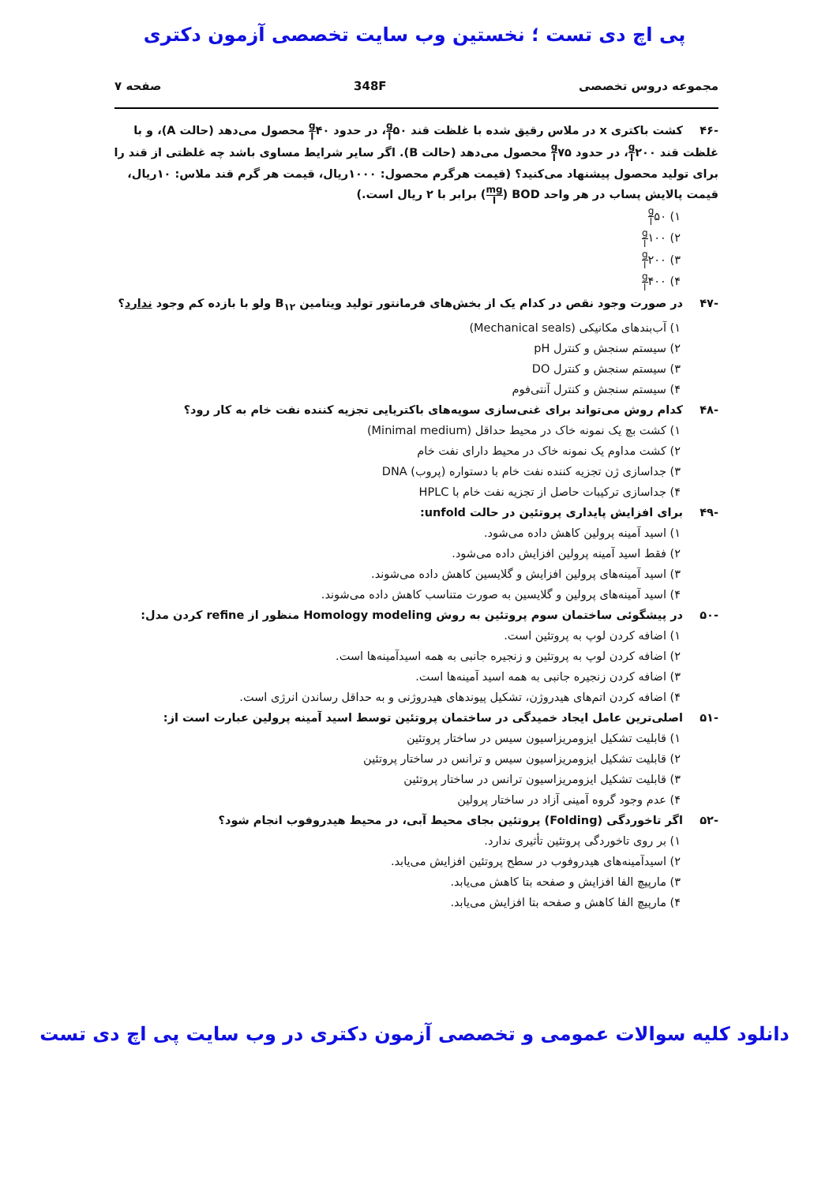پی اچ دی تست ؛ نخستین وب سایت تخصصی آزمون دکتری
مجموعه دروس تخصصی 348F صفحه ۷
-۴۶ کشت باکتری x در ملاس رقیق شده با غلظت قند ۵۰g l، در حدود ۴۰g l محصول می‌دهد (حالت A)، و با غلظت قند ۲۰۰g l، در حدود ۷۵g l محصول می‌دهد (حالت B). اگر سایر شرایط مساوی باشد چه غلظتی از قند را برای تولید محصول پیشنهاد می‌کنید؟ (قیمت هرگرم محصول: ۱۰۰۰ریال، قیمت هر گرم قند ملاس: ۱۰ریال، قیمت پالایش پساب در هر واحد BOD (mg l) برابر با ۲ ریال است.)
۱) ۵۰g l
۲) ۱۰۰g l
۳) ۲۰۰g l
۴) ۴۰۰g l
-۴۷ در صورت وجود نقص در کدام یک از بخش‌های فرمانتور تولید ویتامین B<sub>۱۲</sub> ولو با بازده کم وجود ندارد؟
۱) آب‌بندهای مکانیکی (Mechanical seals)
۲) سیستم سنجش و کنترل pH
۳) سیستم سنجش و کنترل DO
۴) سیستم سنجش و کنترل آنتی‌فوم
-۴۸ کدام روش می‌تواند برای غنی‌سازی سویه‌های باکتریایی تجزیه کننده نفت خام به کار رود؟
۱) کشت بچ یک نمونه خاک در محیط حداقل (Minimal medium)
۲) کشت مداوم یک نمونه خاک در محیط دارای نفت خام
۳) جداسازی ژن تجزیه کننده نفت خام با دستواره (پروب) DNA
۴) جداسازی ترکیبات حاصل از تجزیه نفت خام با HPLC
-۴۹ برای افزایش پایداری پروتئین در حالت unfold:
۱) اسید آمینه پرولین کاهش داده می‌شود.
۲) فقط اسید آمینه پرولین افزایش داده می‌شود.
۳) اسید آمینه‌های پرولین افزایش و گلایسین کاهش داده می‌شوند.
۴) اسید آمینه‌های پرولین و گلایسین به صورت متناسب کاهش داده می‌شوند.
-۵۰ در پیشگوئی ساختمان سوم پروتئین به روش Homology modeling منظور از refine کردن مدل:
۱) اضافه کردن لوپ به پروتئین است.
۲) اضافه کردن لوپ به پروتئین و زنجیره جانبی به همه اسیدآمینه‌ها است.
۳) اضافه کردن زنجیره جانبی به همه اسید آمینه‌ها است.
۴) اضافه کردن اتم‌های هیدروژن، تشکیل پیوندهای هیدروژنی و به حداقل رساندن انرژی است.
-۵۱ اصلی‌ترین عامل ایجاد خمیدگی در ساختمان پروتئین توسط اسید آمینه پرولین عبارت است از:
۱) قابلیت تشکیل ایزومریزاسیون سیس در ساختار پروتئین
۲) قابلیت تشکیل ایزومریزاسیون سیس و ترانس در ساختار پروتئین
۳) قابلیت تشکیل ایزومریزاسیون ترانس در ساختار پروتئین
۴) عدم وجود گروه آمینی آزاد در ساختار پرولین
-۵۲ اگر تاخوردگی (Folding) پروتئین بجای محیط آبی، در محیط هیدروفوب انجام شود؟
۱) بر روی تاخوردگی پروتئین تأثیری ندارد.
۲) اسیدآمینه‌های هیدروفوب در سطح پروتئین افزایش می‌یابد.
۳) مارپیچ الفا افزایش و صفحه بتا کاهش می‌یابد.
۴) مارپیچ الفا کاهش و صفحه بتا افزایش می‌یابد.
دانلود کلیه سوالات عمومی و تخصصی آزمون دکتری در وب سایت پی اچ دی تست